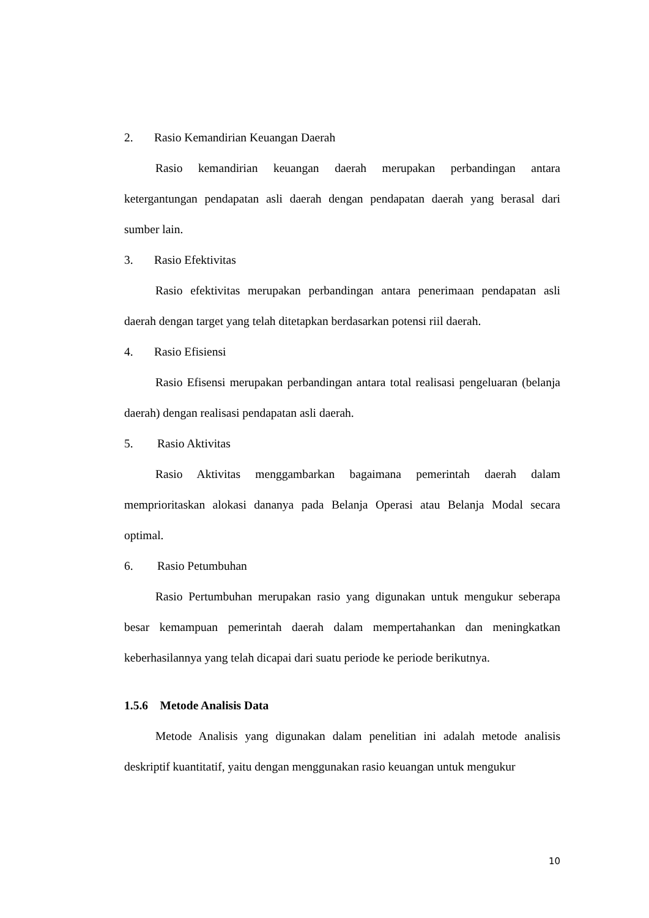2. Rasio Kemandirian Keuangan Daerah
Rasio kemandirian keuangan daerah merupakan perbandingan antara ketergantungan pendapatan asli daerah dengan pendapatan daerah yang berasal dari sumber lain.
3. Rasio Efektivitas
Rasio efektivitas merupakan perbandingan antara penerimaan pendapatan asli daerah dengan target yang telah ditetapkan berdasarkan potensi riil daerah.
4. Rasio Efisiensi
Rasio Efisensi merupakan perbandingan antara total realisasi pengeluaran (belanja daerah) dengan realisasi pendapatan asli daerah.
5. Rasio Aktivitas
Rasio Aktivitas menggambarkan bagaimana pemerintah daerah dalam memprioritaskan alokasi dananya pada Belanja Operasi atau Belanja Modal secara optimal.
6. Rasio Petumbuhan
Rasio Pertumbuhan merupakan rasio yang digunakan untuk mengukur seberapa besar kemampuan pemerintah daerah dalam mempertahankan dan meningkatkan keberhasilannya yang telah dicapai dari suatu periode ke periode berikutnya.
1.5.6 Metode Analisis Data
Metode Analisis yang digunakan dalam penelitian ini adalah metode analisis deskriptif kuantitatif, yaitu dengan menggunakan rasio keuangan untuk mengukur
10